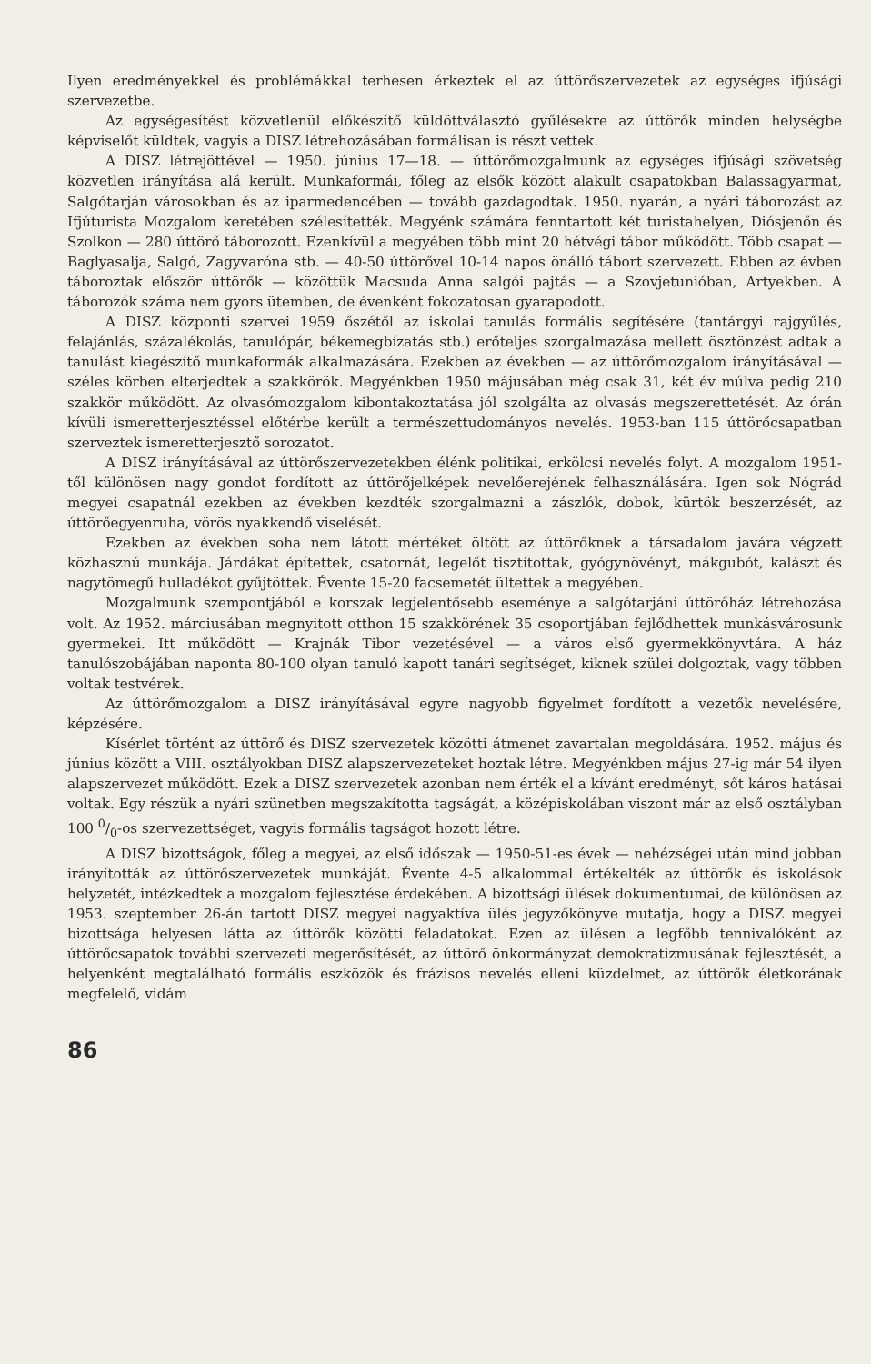Ilyen eredményekkel és problémákkal terhesen érkeztek el az úttörőszervezetek az egységes ifjúsági szervezetbe.
Az egységesítést közvetlenül előkészítő küldöttválasztó gyűlésekre az úttörők minden helységbe képviselőt küldtek, vagyis a DISZ létrehozásában formálisan is részt vettek.
A DISZ létrejöttével — 1950. június 17—18. — úttörőmozgalmunk az egységes ifjúsági szövetség közvetlen irányítása alá került. Munkaformái, főleg az elsők között alakult csapatokban Balassagyarmat, Salgótarján városokban és az iparmedencében — tovább gazdagodtak. 1950. nyarán, a nyári táborozást az Ifjúturista Mozgalom keretében szélesítették. Megyénk számára fenntartott két turistahelyen, Diósjenőn és Szolkon — 280 úttörő táborozott. Ezenkívül a megyében több mint 20 hétvégi tábor működött. Több csapat — Baglyasalja, Salgó, Zagyvaróna stb. — 40-50 úttörővel 10-14 napos önálló tábort szervezett. Ebben az évben táboroztak először úttörők — közöttük Macsuda Anna salgói pajtás — a Szovjetunióban, Artyekben. A táborozók száma nem gyors ütemben, de évenként fokozatosan gyarapodott.
A DISZ központi szervei 1959 őszétől az iskolai tanulás formális segítésére (tantárgyi rajgyűlés, felajánlás, százalékolás, tanulópár, békemegbízatás stb.) erőteljes szorgalmazása mellett ösztönzést adtak a tanulást kiegészítő munkaformák alkalmazására. Ezekben az években — az úttörőmozgalom irányításával — széles körben elterjedtek a szakkörök. Megyénkben 1950 májusában még csak 31, két év múlva pedig 210 szakkör működött. Az olvasómozgalom kibontakoztatása jól szolgálta az olvasás megszerettetését. Az órán kívüli ismeretterjesztéssel előtérbe került a természettudományos nevelés. 1953-ban 115 úttörőcsapatban szerveztek ismeretterjesztő sorozatot.
A DISZ irányításával az úttörőszervezetekben élénk politikai, erkölcsi nevelés folyt. A mozgalom 1951-től különösen nagy gondot fordított az úttörőjelképek nevelőerejének felhasználására. Igen sok Nógrád megyei csapatnál ezekben az években kezdték szorgalmazni a zászlók, dobok, kürtök beszerzését, az úttörőegyenruha, vörös nyakkendő viselését.
Ezekben az években soha nem látott mértéket öltött az úttörőknek a társadalom javára végzett közhasznú munkája. Járdákat építettek, csatornát, legelőt tisztítottak, gyógynövényt, mákgubót, kalászt és nagytömegű hulladékot gyűjtöttek. Évente 15-20 facsemetét ültettek a megyében.
Mozgalmunk szempontjából e korszak legjelentősebb eseménye a salgótarjáni úttörőház létrehozása volt. Az 1952. márciusában megnyitott otthon 15 szakkörének 35 csoportjában fejlődhettek munkásvárosunk gyermekei. Itt működött — Krajnák Tibor vezetésével — a város első gyermekkönyvtára. A ház tanulószobájában naponta 80-100 olyan tanuló kapott tanári segítséget, kiknek szülei dolgoztak, vagy többen voltak testvérek.
Az úttörőmozgalom a DISZ irányításával egyre nagyobb figyelmet fordított a vezetők nevelésére, képzésére.
Kísérlet történt az úttörő és DISZ szervezetek közötti átmenet zavartalan megoldására. 1952. május és június között a VIII. osztályokban DISZ alapszervezeteket hoztak létre. Megyénkben május 27-ig már 54 ilyen alapszervezet működött. Ezek a DISZ szervezetek azonban nem érték el a kívánt eredményt, sőt káros hatásai voltak. Egy részük a nyári szünetben megszakította tagságát, a középiskolában viszont már az első osztályban 100 0/0-os szervezettséget, vagyis formális tagságot hozott létre.
A DISZ bizottságok, főleg a megyei, az első időszak — 1950-51-es évek — nehézségei után mind jobban irányították az úttörőszervezetek munkáját. Évente 4-5 alkalommal értékelték az úttörők és iskolások helyzetét, intézkedtek a mozgalom fejlesztése érdekében. A bizottsági ülések dokumentumai, de különösen az 1953. szeptember 26-án tartott DISZ megyei nagyaktíva ülés jegyzőkönyve mutatja, hogy a DISZ megyei bizottsága helyesen látta az úttörők közötti feladatokat. Ezen az ülésen a legfőbb tennivalóként az úttörőcsapatok további szervezeti megerősítését, az úttörő önkormányzat demokratizmusának fejlesztését, a helyenként megtalálható formális eszközök és frázisos nevelés elleni küzdelmet, az úttörők életkorának megfelelő, vidám
86